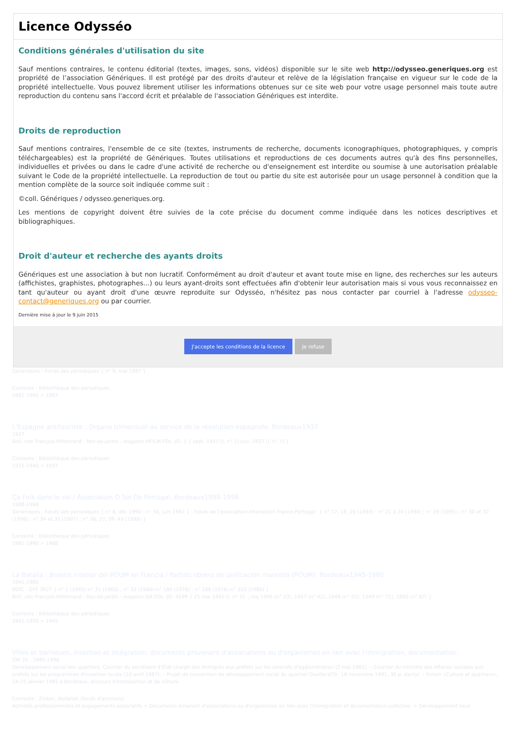Licence Odysséo
Conditions générales d'utilisation du site
Sauf mentions contraires, le contenu éditorial (textes, images, sons, vidéos) disponible sur le site web http://odysseo.generiques.org est propriété de l’association Génériques. Il est protégé par des droits d'auteur et relève de la législation française en vigueur sur le code de la propriété intellectuelle. Vous pouvez librement utiliser les informations obtenues sur ce site web pour votre usage personnel mais toute autre reproduction du contenu sans l'accord écrit et préalable de l'association Génériques est interdite.
Droits de reproduction
Sauf mentions contraires, l'ensemble de ce site (textes, instruments de recherche, documents iconographiques, photographiques, y compris téléchargeables) est la propriété de Génériques. Toutes utilisations et reproductions de ces documents autres qu'à des fins personnelles, individuelles et privées ou dans le cadre d'une activité de recherche ou d'enseignement est interdite ou soumise à une autorisation préalable suivant le Code de la propriété intellectuelle. La reproduction de tout ou partie du site est autorisée pour un usage personnel à condition que la mention complète de la source soit indiquée comme suit :
©coll. Génériques / odysseo.generiques.org.
Les mentions de copyright doivent être suivies de la cote précise du document comme indiquée dans les notices descriptives et bibliographiques.
Droit d'auteur et recherche des ayants droits
Génériques est une association à but non lucratif. Conformément au droit d'auteur et avant toute mise en ligne, des recherches sur les auteurs (affichistes, graphistes, photographes...) ou leurs ayant-droits sont effectuées afin d'obtenir leur autorisation mais si vous vous reconnaissez en tant qu'auteur ou ayant droit d'une œuvre reproduite sur Odysséo, n'hésitez pas nous contacter par courriel à l'adresse odysseo-contact@generiques.org ou par courrier.
Dernière mise à jour le 9 juin 2015
J'accepte les conditions de la licence Je refuse
Génériques : Fonds des périodiques { n° 9, mai 1987 }
Contexte : Bibliothèque des périodiques
1981-1990 > 1987
L'Espagne antifasciste : Organe trimensuel au service de la révolution espagnole. Bordeaux1937
1937
BnF, site François-Mitterrand : Rez-de-jardin - magasin MFILM FOL- JO- 1 { sept. 1937 [I, n° 1]-nov. 1937 [I, n° 7] }
Contexte : Bibliothèque des périodiques
1931-1940 > 1937
Ça Folk dans le sol / Association O Sol De Portugal. Bordeaux1988-1998
1988-1998
Génériques : Fonds des périodiques { n° 8, déc 1990 ; n° 34, juin 1997 } ; Fonds de l'association Interaction France-Portugal : { n° 17, 18, 20 (1993) ; n° 21 à 24 (1994) ; n° 26 (1995) ; n° 30 et 32 (1996) ; n° 34 et 35 (1997) ; n° 36, 37, 39, 40 (1998) }
Contexte : Bibliothèque des périodiques
1981-1990 > 1988
La Batalla : Boletin interior del POUM en Francia / Partido obrero de unificación marxista (POUM). Bordeaux1945-1980
1945-1980
BDIC : GFP 3627 { n° 1 (1945)-n° 31 (1960) ; n° 33 (1960)-n° 184 (1976) ; n° 188 (1976)-n° 203 (1980) }
BnF, site François-Mitterrand : Rez-de-jardin - magasin GR FOL- JO- 4599 { 25 mai 1945 [I, n° 1]- ; mq 1946 (n° 23), 1947 (n° 42), 1948 (n° 55), 1949 (n° 72), 1950 (n° 87) }
Contexte : Bibliothèque des périodiques
1941-1950 > 1945
Villes et banlieues, insertion et intégration: documents provenant d'associations ou d'organismes en lien avec l'immigration, documentation.
ZNI 25 , 1980-1990
Développement social des quartiers. Courrier du secrétaire d'État chargé des Immigrés aux préfets sur les contrats d'agglomération (3 mai 1982). – Courrier du ministre des Affaires sociales aux préfets sur les programmes d'insertion locale (10 avril 1987). – Projet de convention de développement social du quartier Goutte-d'Or, 18 novembre 1991, 30 p. dactyl. – Forum «Culture et quartiers», 24-25 janvier 1985 à Bordeaux, discours d'introduction et de clôture.
Contexte : Zniber, Abdallah (fonds d'archives)
Activités professionnelles et engagements associatifs > Documents émanant d'associations ou d'organismes en lien avec l'immigration et documentation collectée. > Développement local